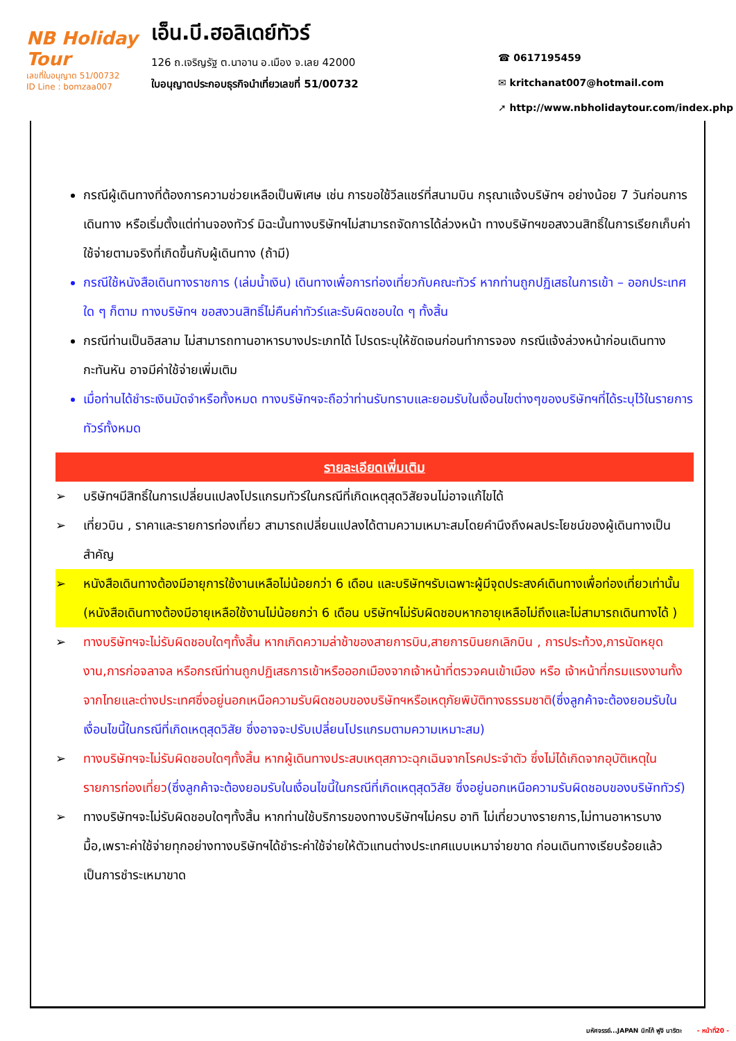NB Holiday Tour
เลขที่ใบอนุญาต 51/00732
ID Line : bomzaa007
เอ็น.บี.ฮอลิเดย์ทัวร์
126 ถ.เจริญรัฐ ต.นาอาน อ.เมือง จ.เลย 42000
ใบอนุญาตประกอบธุรกิจนำเที่ยวเลขที่ 51/00732
☎ 0617195459
✉ kritchanat007@hotmail.com
➚ http://www.nbholidaytour.com/index.php
กรณีผู้เดินทางที่ต้องการความช่วยเหลือเป็นพิเศษ เช่น การขอใช้วีลแชร์ที่สนามบิน กรุณาแจ้งบริษัทฯ อย่างน้อย 7 วันก่อนการเดินทาง หรือเริ่มตั้งแต่ท่านจองทัวร์ มิฉะนั้นทางบริษัทฯไม่สามารถจัดการได้ล่วงหน้า ทางบริษัทฯขอสงวนสิทธิ์ในการเรียกเก็บค่าใช้จ่ายตามจริงที่เกิดขึ้นกับผู้เดินทาง (ถ้ามี)
กรณีใช้หนังสือเดินทางราชการ (เล่มน้ำเงิน) เดินทางเพื่อการท่องเที่ยวกับคณะทัวร์ หากท่านถูกปฏิเสธในการเข้า – ออกประเทศใด ๆ ก็ตาม ทางบริษัทฯ ขอสงวนสิทธิ์ไม่คืนค่าทัวร์และรับผิดชอบใด ๆ ทั้งสิ้น
กรณีท่านเป็นอิสลาม ไม่สามารถทานอาหารบางประเภทได้ โปรดระบุให้ชัดเจนก่อนทำการจอง กรณีแจ้งล่วงหน้าก่อนเดินทางกะทันหัน อาจมีค่าใช้จ่ายเพิ่มเติม
เมื่อท่านได้ชำระเงินมัดจำหรือทั้งหมด ทางบริษัทฯจะถือว่าท่านรับทราบและยอมรับในเงื่อนไขต่างๆของบริษัทฯที่ได้ระบุไว้ในรายการทัวร์ทั้งหมด
รายละเอียดเพิ่มเติม
➢ บริษัทฯมีสิทธิ์ในการเปลี่ยนแปลงโปรแกรมทัวร์ในกรณีที่เกิดเหตุสุดวิสัยจนไม่อาจแก้ไขได้
➢ เที่ยวบิน , ราคาและรายการท่องเที่ยว สามารถเปลี่ยนแปลงได้ตามความเหมาะสมโดยคำนึงถึงผลประโยชน์ของผู้เดินทางเป็นสำคัญ
➢ หนังสือเดินทางต้องมีอายุการใช้งานเหลือไม่น้อยกว่า 6 เดือน และบริษัทฯรับเฉพาะผู้มีจุดประสงค์เดินทางเพื่อท่องเที่ยวเท่านั้น (หนังสือเดินทางต้องมีอายุเหลือใช้งานไม่น้อยกว่า 6 เดือน บริษัทฯไม่รับผิดชอบหากอายุเหลือไม่ถึงและไม่สามารถเดินทางได้ )
➢ ทางบริษัทฯจะไม่รับผิดชอบใดๆทั้งสิ้น หากเกิดความล่าช้าของสายการบิน,สายการบินยกเลิกบิน , การประท้วง,การนัดหยุดงาน,การก่อจลาจล หรือกรณีท่านถูกปฏิเสธการเข้าหรือออกเมืองจากเจ้าหน้าที่ตรวจคนเข้าเมือง หรือ เจ้าหน้าที่กรมแรงงานทั้งจากไทยและต่างประเทศซึ่งอยู่นอกเหนือความรับผิดชอบของบริษัทฯหรือเหตุภัยพิบัติทางธรรมชาติ(ซึ่งลูกค้าจะต้องยอมรับในเงื่อนไขนี้ในกรณีที่เกิดเหตุสุดวิสัย ซึ่งอาจจะปรับเปลี่ยนโปรแกรมตามความเหมาะสม)
➢ ทางบริษัทฯจะไม่รับผิดชอบใดๆทั้งสิ้น หากผู้เดินทางประสบเหตุสภาวะฉุกเฉินจากโรคประจำตัว ซึ่งไม่ได้เกิดจากอุบัติเหตุในรายการท่องเที่ยว(ซึ่งลูกค้าจะต้องยอมรับในเงื่อนไขนี้ในกรณีที่เกิดเหตุสุดวิสัย ซึ่งอยู่นอกเหนือความรับผิดชอบของบริษัททัวร์)
➢ ทางบริษัทฯจะไม่รับผิดชอบใดๆทั้งสิ้น หากท่านใช้บริการของทางบริษัทฯไม่ครบ อาทิ ไม่เที่ยวบางรายการ,ไม่ทานอาหารบางมื้อ,เพราะค่าใช้จ่ายทุกอย่างทางบริษัทฯได้ชำระค่าใช้จ่ายให้ตัวแทนต่างประเทศแบบเหมาจ่ายขาด ก่อนเดินทางเรียบร้อยแล้วเป็นการชำระเหมาขาด
มหัศจรรย์...JAPAN นิกโก้ ฟูจิ นาริตะ - หน้าที่20 -